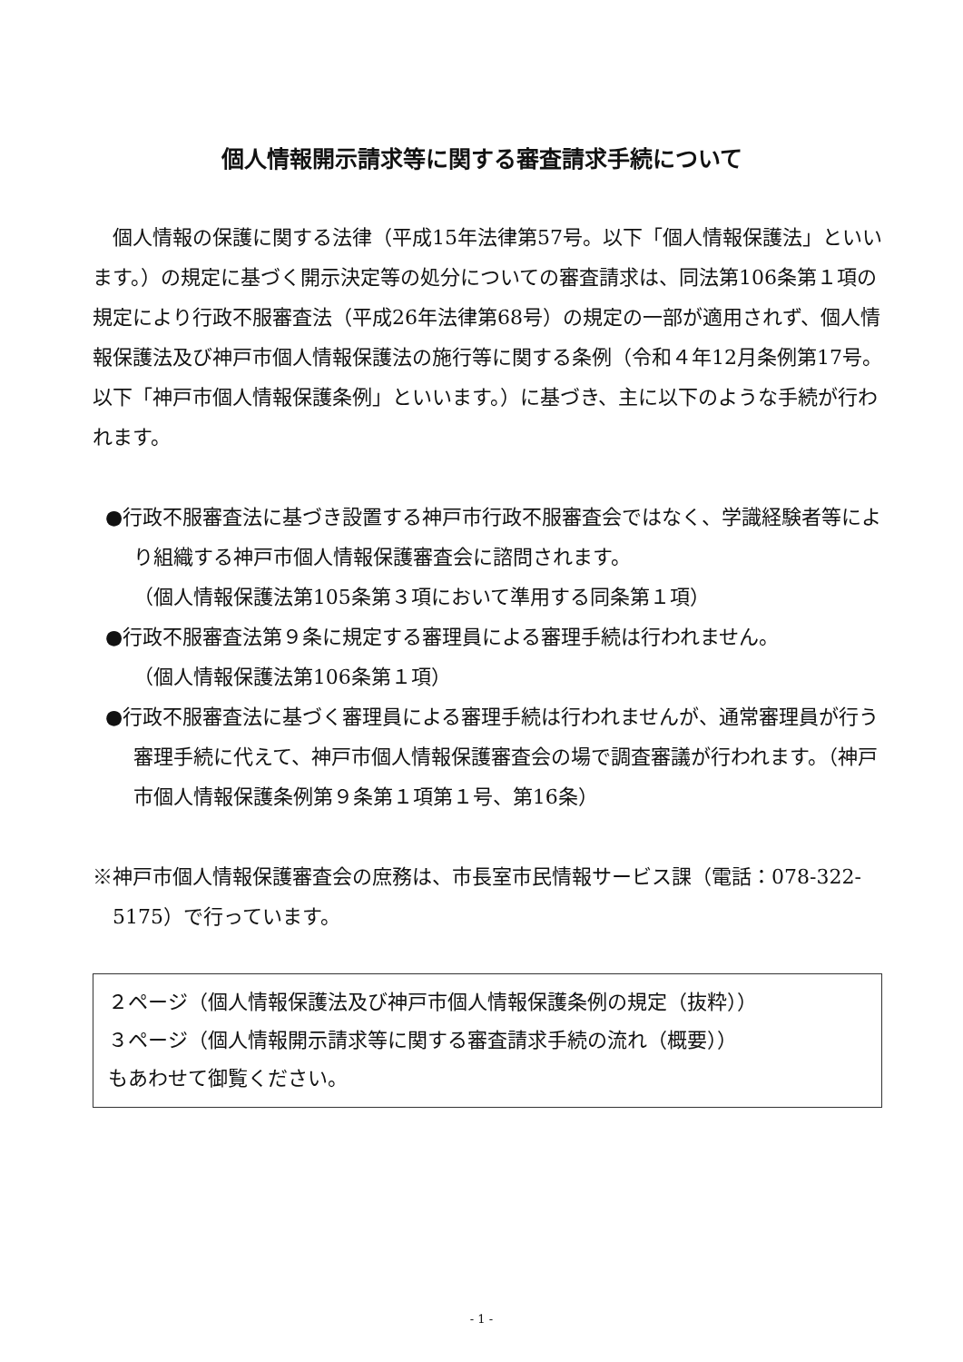個人情報開示請求等に関する審査請求手続について
個人情報の保護に関する法律（平成15年法律第57号。以下「個人情報保護法」といいます。）の規定に基づく開示決定等の処分についての審査請求は、同法第106条第１項の規定により行政不服審査法（平成26年法律第68号）の規定の一部が適用されず、個人情報保護法及び神戸市個人情報保護法の施行等に関する条例（令和４年12月条例第17号。以下「神戸市個人情報保護条例」といいます。）に基づき、主に以下のような手続が行われます。
●行政不服審査法に基づき設置する神戸市行政不服審査会ではなく、学識経験者等により組織する神戸市個人情報保護審査会に諮問されます。
（個人情報保護法第105条第３項において準用する同条第１項）
●行政不服審査法第９条に規定する審理員による審理手続は行われません。
（個人情報保護法第106条第１項）
●行政不服審査法に基づく審理員による審理手続は行われませんが、通常審理員が行う審理手続に代えて、神戸市個人情報保護審査会の場で調査審議が行われます。（神戸市個人情報保護条例第９条第１項第１号、第16条）
※神戸市個人情報保護審査会の庶務は、市長室市民情報サービス課（電話：078-322-5175）で行っています。
２ページ（個人情報保護法及び神戸市個人情報保護条例の規定（抜粋））
３ページ（個人情報開示請求等に関する審査請求手続の流れ（概要））
もあわせて御覧ください。
- 1 -